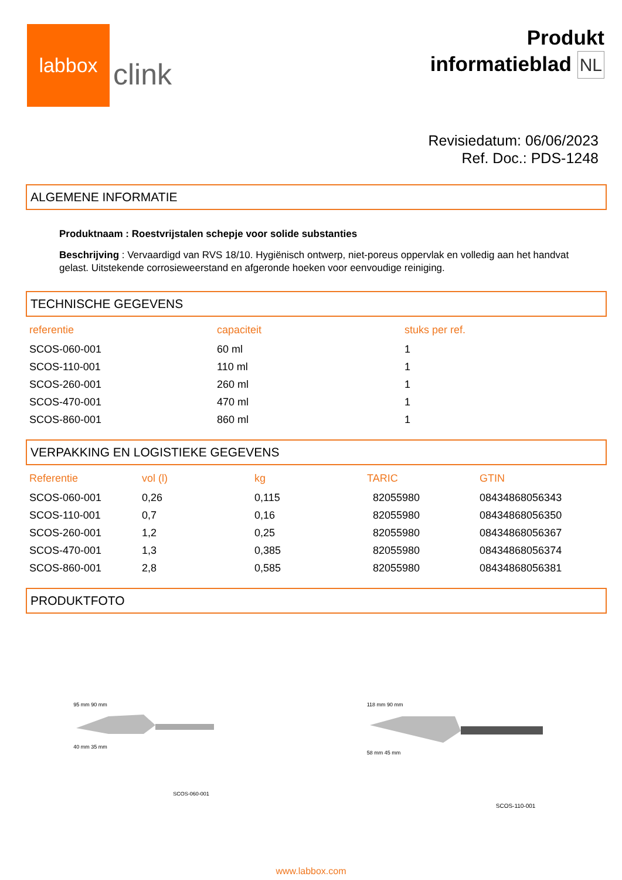labbox
clink
Produkt
informatieblad NL
Revisiedatum: 06/06/2023
Ref. Doc.: PDS-1248
ALGEMENE INFORMATIE
Produktnaam : Roestvrijstalen schepje voor solide substanties
Beschrijving : Vervaardigd van RVS 18/10. Hygiënisch ontwerp, niet-poreus oppervlak en volledig aan het handvat gelast. Uitstekende corrosieweerstand en afgeronde hoeken voor eenvoudige reiniging.
TECHNISCHE GEGEVENS
| referentie | capaciteit | stuks per ref. |
| --- | --- | --- |
| SCOS-060-001 | 60 ml | 1 |
| SCOS-110-001 | 110 ml | 1 |
| SCOS-260-001 | 260 ml | 1 |
| SCOS-470-001 | 470 ml | 1 |
| SCOS-860-001 | 860 ml | 1 |
VERPAKKING EN LOGISTIEKE GEGEVENS
| Referentie | vol (l) | kg | TARIC | GTIN |
| --- | --- | --- | --- | --- |
| SCOS-060-001 | 0,26 | 0,115 | 82055980 | 08434868056343 |
| SCOS-110-001 | 0,7 | 0,16 | 82055980 | 08434868056350 |
| SCOS-260-001 | 1,2 | 0,25 | 82055980 | 08434868056367 |
| SCOS-470-001 | 1,3 | 0,385 | 82055980 | 08434868056374 |
| SCOS-860-001 | 2,8 | 0,585 | 82055980 | 08434868056381 |
PRODUKTFOTO
95 mm 90 mm
40 mm 35 mm
SCOS-060-001
118 mm 90 mm
58 mm 45 mm
SCOS-110-001
www.labbox.com